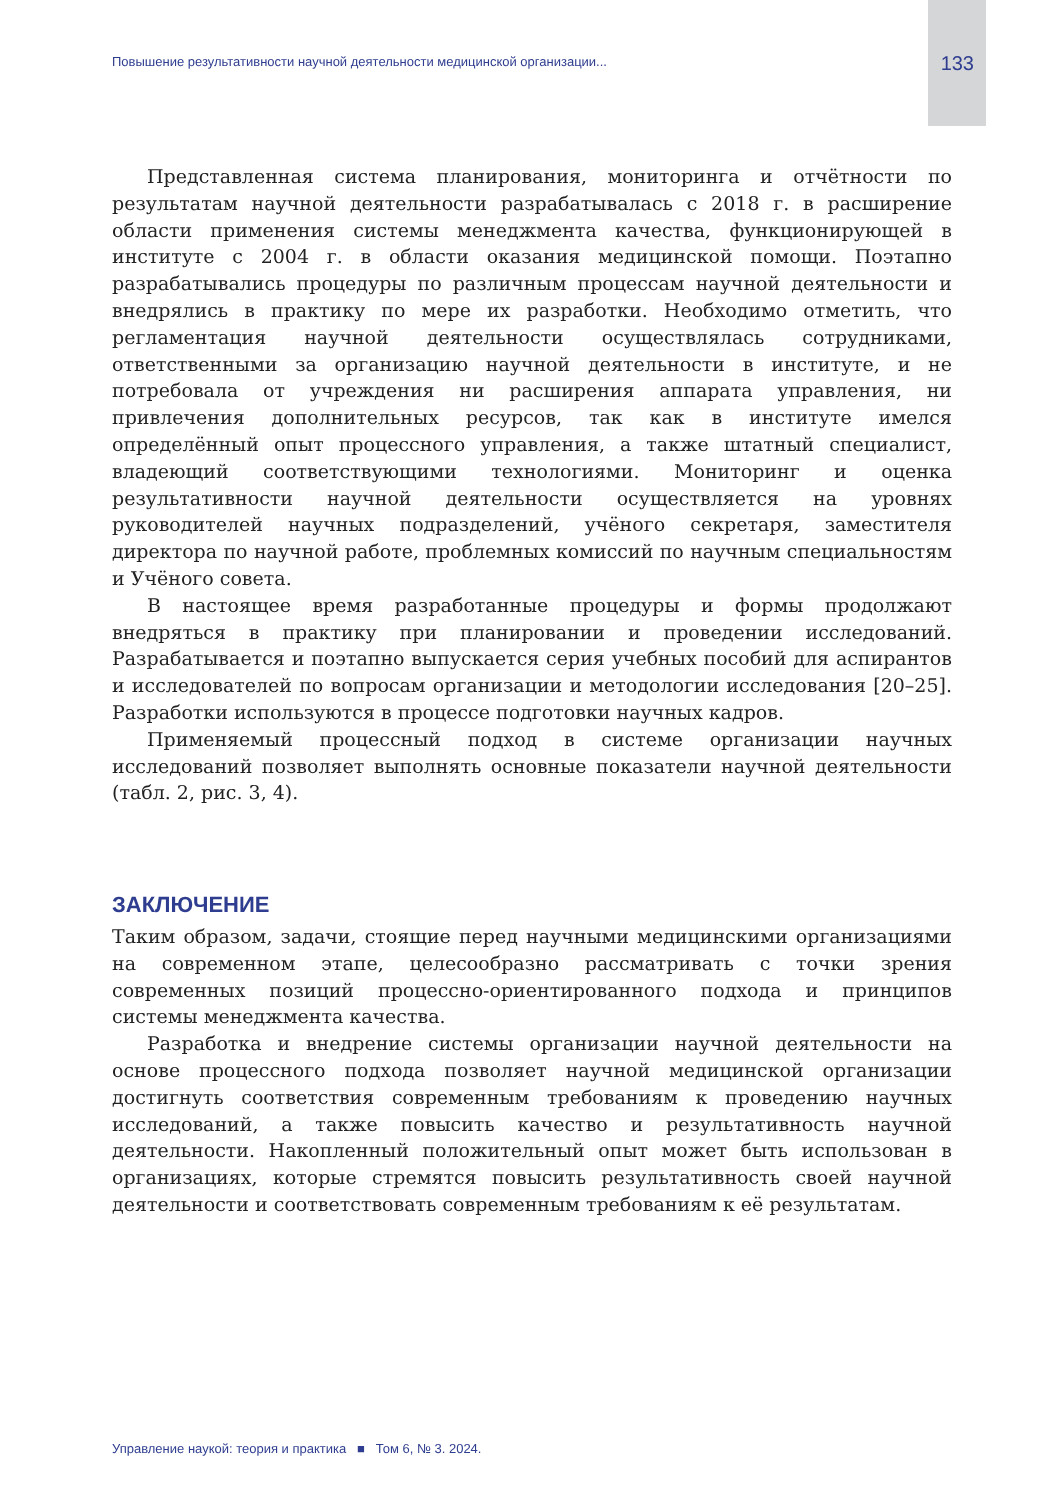Повышение результативности научной деятельности медицинской организации... 133
Представленная система планирования, мониторинга и отчётности по результатам научной деятельности разрабатывалась с 2018 г. в расширение области применения системы менеджмента качества, функционирующей в институте с 2004 г. в области оказания медицинской помощи. Поэтапно разрабатывались процедуры по различным процессам научной деятельности и внедрялись в практику по мере их разработки. Необходимо отметить, что регламентация научной деятельности осуществлялась сотрудниками, ответственными за организацию научной деятельности в институте, и не потребовала от учреждения ни расширения аппарата управления, ни привлечения дополнительных ресурсов, так как в институте имелся определённый опыт процессного управления, а также штатный специалист, владеющий соответствующими технологиями. Мониторинг и оценка результативности научной деятельности осуществляется на уровнях руководителей научных подразделений, учёного секретаря, заместителя директора по научной работе, проблемных комиссий по научным специальностям и Учёного совета.
В настоящее время разработанные процедуры и формы продолжают внедряться в практику при планировании и проведении исследований. Разрабатывается и поэтапно выпускается серия учебных пособий для аспирантов и исследователей по вопросам организации и методологии исследования [20–25]. Разработки используются в процессе подготовки научных кадров.
Применяемый процессный подход в системе организации научных исследований позволяет выполнять основные показатели научной деятельности (табл. 2, рис. 3, 4).
ЗАКЛЮЧЕНИЕ
Таким образом, задачи, стоящие перед научными медицинскими организациями на современном этапе, целесообразно рассматривать с точки зрения современных позиций процессно-ориентированного подхода и принципов системы менеджмента качества.
Разработка и внедрение системы организации научной деятельности на основе процессного подхода позволяет научной медицинской организации достигнуть соответствия современным требованиям к проведению научных исследований, а также повысить качество и результативность научной деятельности. Накопленный положительный опыт может быть использован в организациях, которые стремятся повысить результативность своей научной деятельности и соответствовать современным требованиям к её результатам.
Управление наукой: теория и практика ■ Том 6, № 3. 2024.